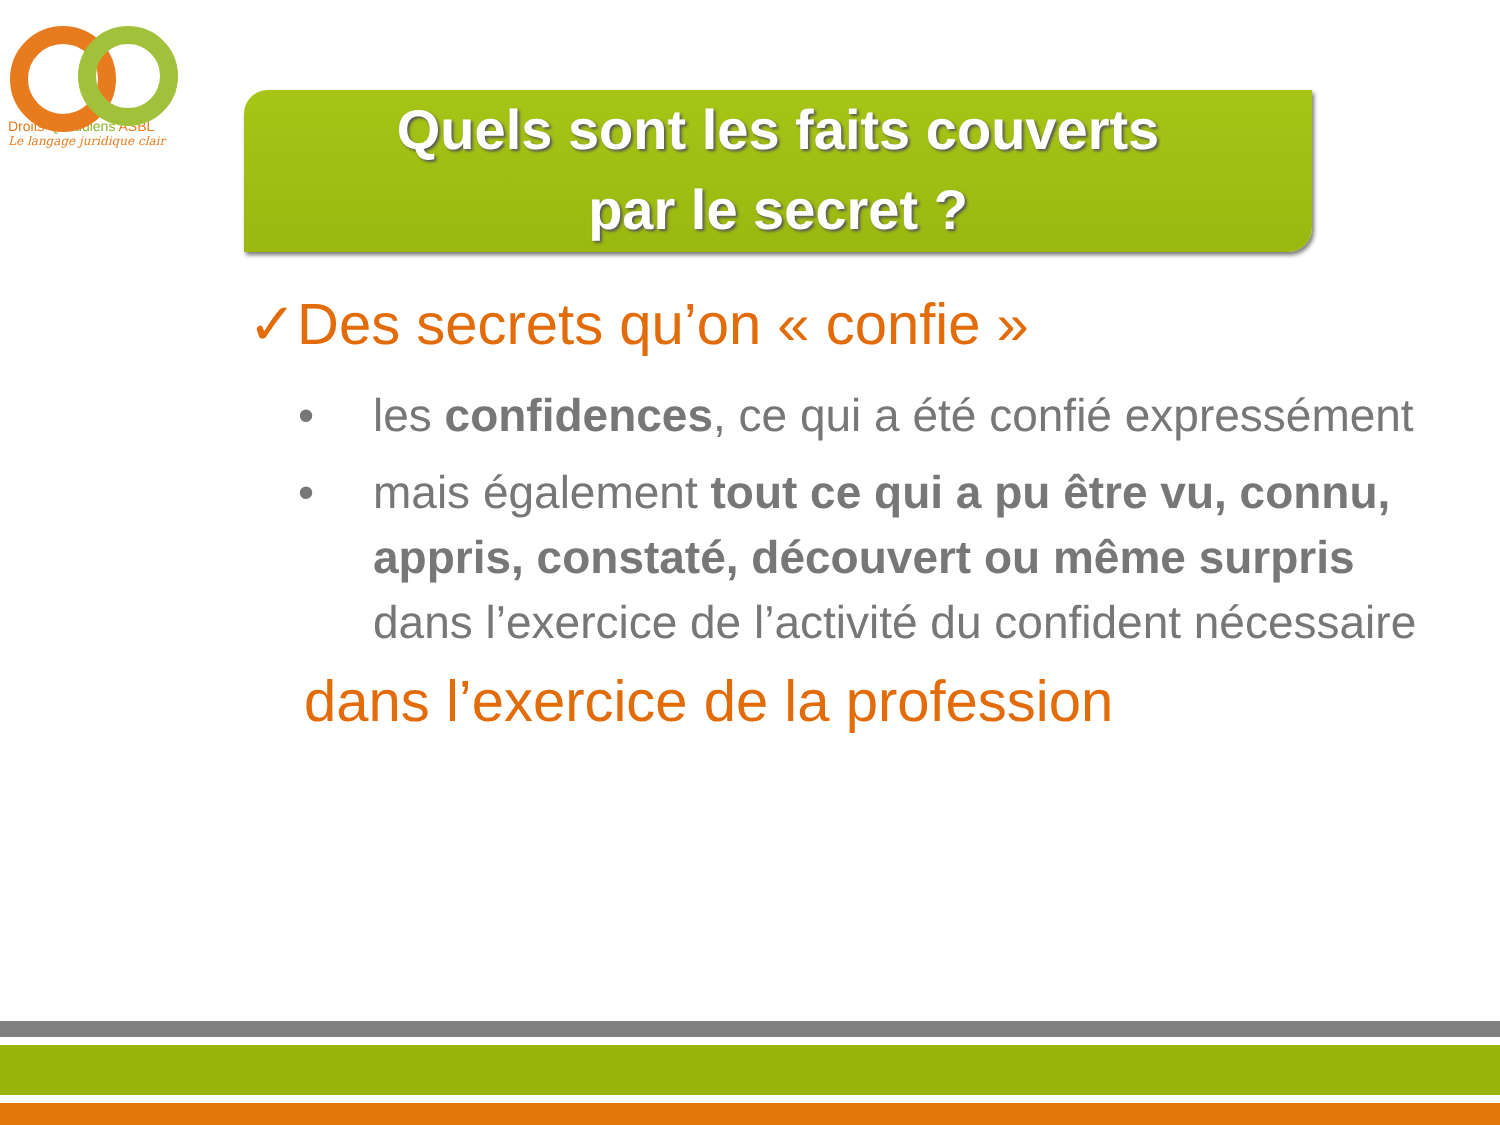Droits Quotidiens ASBL
Le langage juridique clair
Quels sont les faits couverts
par le secret ?
✓Des secrets qu’on « confie »
• les confidences, ce qui a été confié expressément
• mais également tout ce qui a pu être vu, connu, appris, constaté, découvert ou même surpris dans l’exercice de l’activité du confident nécessaire
dans l’exercice de la profession